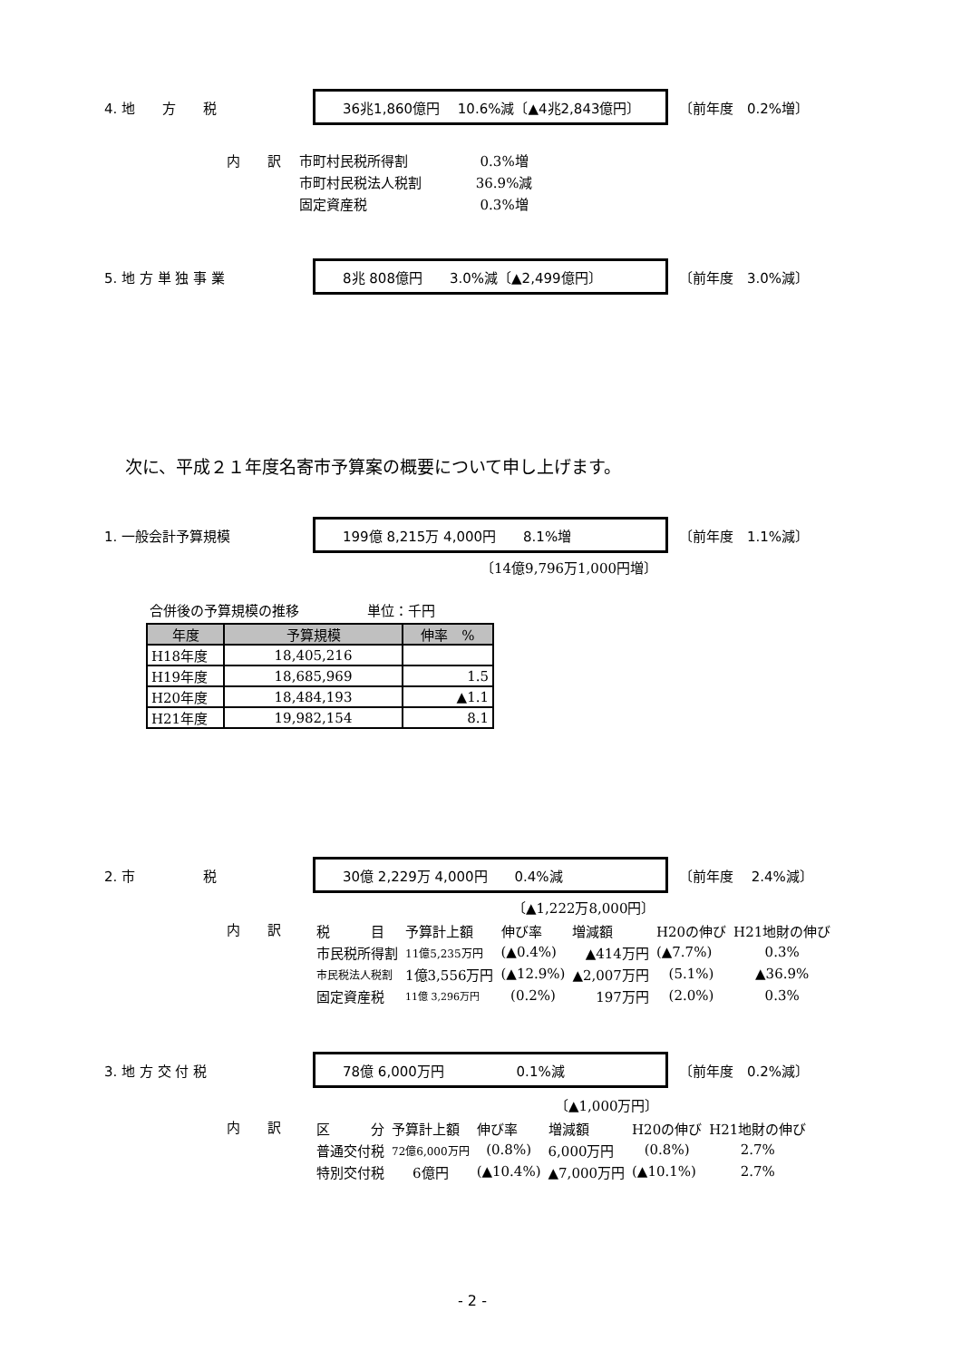4. 地　　方　　税
36兆1,860億円　 10.6%減〔▲4兆2,843億円〕
〔前年度　0.2%増〕
内　　訳　 市町村民税所得割　　　　　 0.3%増 　　　　　 市町村民税法人税割　　　　36.9%減 　　　　　 固定資産税　　　　　　　　 0.3%増
5. 地 方 単 独 事 業
8兆 808億円　　3.0%減〔▲2,499億円〕
〔前年度　3.0%減〕
次に、平成２１年度名寄市予算案の概要について申し上げます。
1. 一般会計予算規模
199億 8,215万 4,000円　　8.1%増
〔前年度　1.1%減〕
〔14億9,796万1,000円増〕
合併後の予算規模の推移　　　　　単位：千円
| 年度 | 予算規模 | 伸率 % |
| --- | --- | --- |
| H18年度 | 18,405,216 | |
| H19年度 | 18,685,969 | 1.5 |
| H20年度 | 18,484,193 | ▲1.1 |
| H21年度 | 19,982,154 | 8.1 |
2. 市　　　　　税
30億 2,229万 4,000円　　0.4%減
〔前年度　 2.4%減〕
〔▲1,222万8,000円〕
内　　訳
| 税 目 | 予算計上額 | 伸び率 | 増減額 | H20の伸び | H21地財の伸び |
| 市民税所得割 | 11億5,235万円 | (▲0.4%) | ▲414万円 | (▲7.7%) | 0.3% |
| 市民税法人税割 | 1億3,556万円 | (▲12.9%) | ▲2,007万円 | (5.1%) | ▲36.9% |
| 固定資産税 | 11億 3,296万円 | (0.2%) | 197万円 | (2.0%) | 0.3% |
3. 地 方 交 付 税
78億 6,000万円　　　　　 0.1%減
〔前年度　0.2%減〕
〔▲1,000万円〕
内　　訳
| 区 分 | 予算計上額 | 伸び率 | 増減額 | H20の伸び | H21地財の伸び |
| 普通交付税 | 72億6,000万円 | (0.8%) | 6,000万円 | (0.8%) | 2.7% |
| 特別交付税 | 6億円 | (▲10.4%) | ▲7,000万円 | (▲10.1%) | 2.7% |
- 2 -